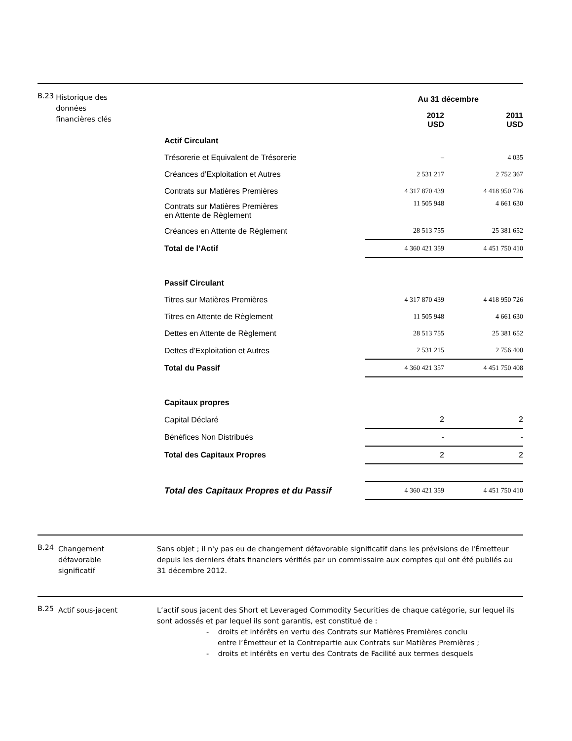B.23
Historique des
données
financières clés
| | Au 31 décembre | |
| --- | --- | --- |
| | 2012 USD | 2011 USD |
| Actif Circulant | | |
| Trésorerie et Equivalent de Trésorerie | – | 4 035 |
| Créances d’Exploitation et Autres | 2 531 217 | 2 752 367 |
| Contrats sur Matières Premières | 4 317 870 439 | 4 418 950 726 |
| Contrats sur Matières Premières en Attente de Règlement | 11 505 948 | 4 661 630 |
| Créances en Attente de Règlement | 28 513 755 | 25 381 652 |
| Total de l’Actif | 4 360 421 359 | 4 451 750 410 |
| Passif Circulant | | |
| Titres sur Matières Premières | 4 317 870 439 | 4 418 950 726 |
| Titres en Attente de Règlement | 11 505 948 | 4 661 630 |
| Dettes en Attente de Règlement | 28 513 755 | 25 381 652 |
| Dettes d'Exploitation et Autres | 2 531 215 | 2 756 400 |
| Total du Passif | 4 360 421 357 | 4 451 750 408 |
| Capitaux propres | | |
| Capital Déclaré | 2 | 2 |
| Bénéfices Non Distribués | - | - |
| Total des Capitaux Propres | 2 | 2 |
| Total des Capitaux Propres et du Passif | 4 360 421 359 | 4 451 750 410 |
B.24
Changement
défavorable
significatif
Sans objet ; il n'y pas eu de changement défavorable significatif dans les prévisions de l'Émetteur depuis les derniers états financiers vérifiés par un commissaire aux comptes qui ont été publiés au 31 décembre 2012.
B.25
Actif sous-jacent L’actif sous jacent des Short et Leveraged Commodity Securities de chaque catégorie, sur lequel ils sont adossés et par lequel ils sont garantis, est constitué de :
- droits et intérêts en vertu des Contrats sur Matières Premières conclu
entre l’Émetteur et la Contrepartie aux Contrats sur Matières Premières ;
- droits et intérêts en vertu des Contrats de Facilité aux termes desquels